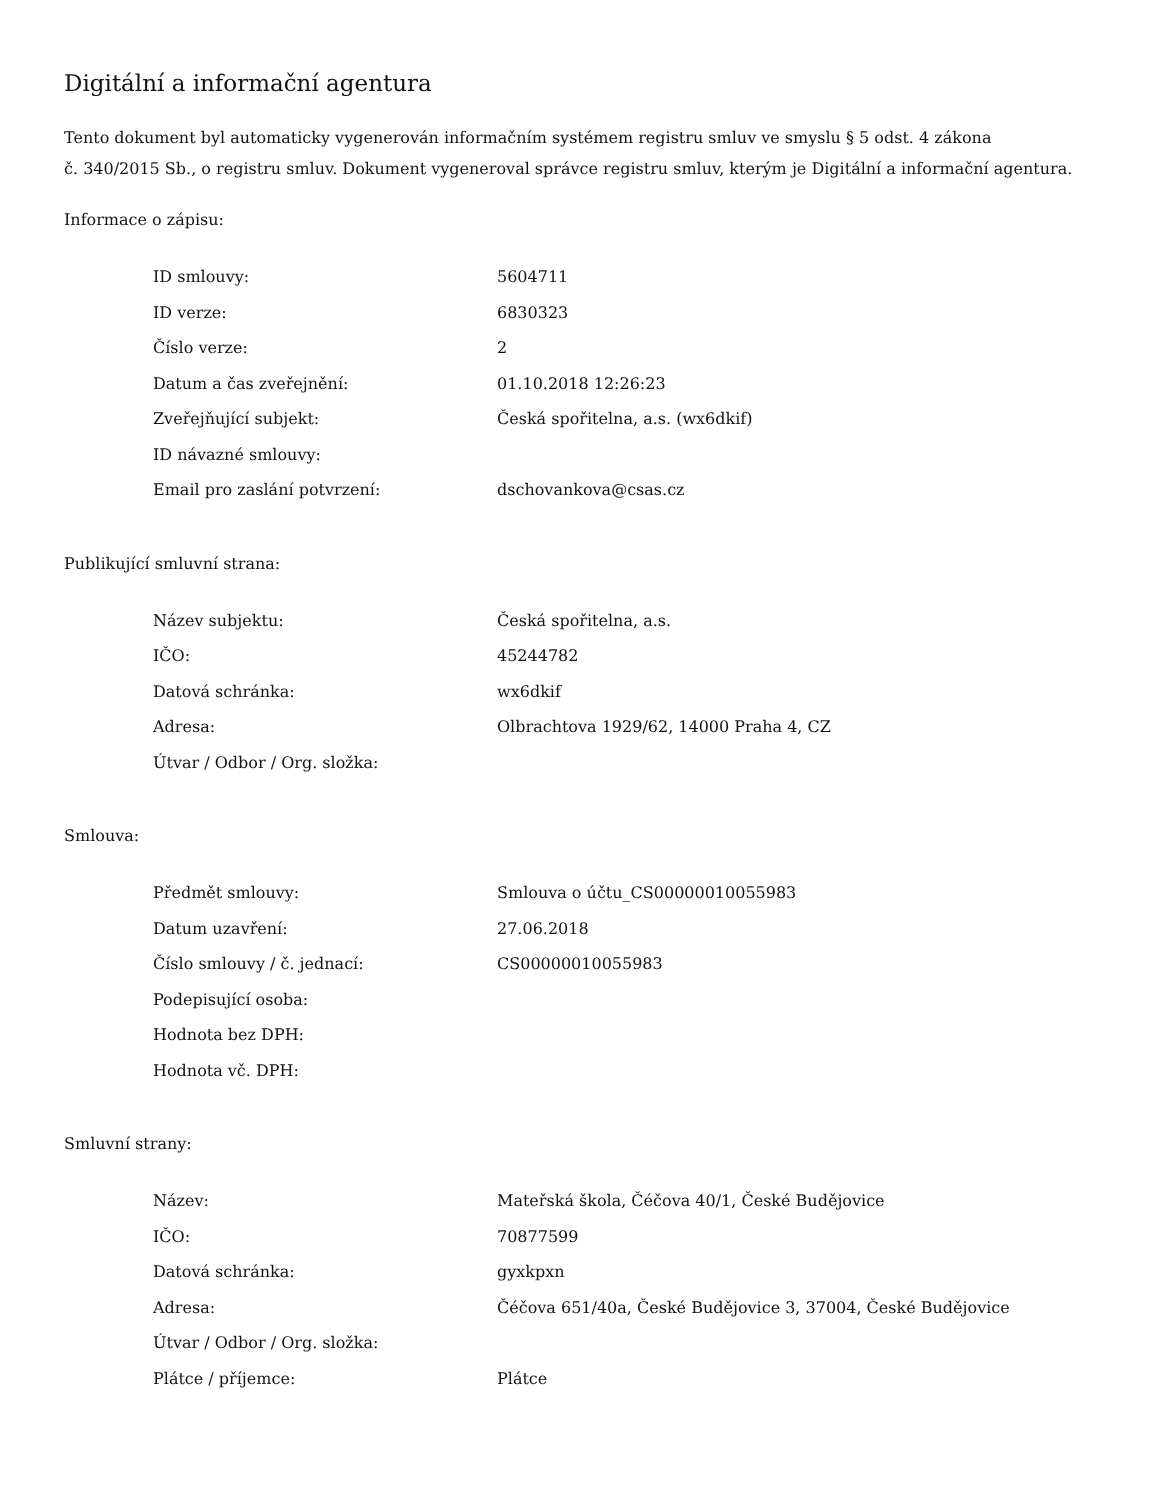Digitální a informační agentura
Tento dokument byl automaticky vygenerován informačním systémem registru smluv ve smyslu § 5 odst. 4 zákona
č. 340/2015 Sb., o registru smluv. Dokument vygeneroval správce registru smluv, kterým je Digitální a informační agentura.
Informace o zápisu:
| ID smlouvy: | 5604711 |
| ID verze: | 6830323 |
| Číslo verze: | 2 |
| Datum a čas zveřejnění: | 01.10.2018 12:26:23 |
| Zveřejňující subjekt: | Česká spořitelna, a.s. (wx6dkif) |
| ID návazné smlouvy: | |
| Email pro zaslání potvrzení: | dschovankova@csas.cz |
Publikující smluvní strana:
| Název subjektu: | Česká spořitelna, a.s. |
| IČO: | 45244782 |
| Datová schránka: | wx6dkif |
| Adresa: | Olbrachtova 1929/62, 14000 Praha 4, CZ |
| Útvar / Odbor / Org. složka: | |
Smlouva:
| Předmět smlouvy: | Smlouva o účtu_CS00000010055983 |
| Datum uzavření: | 27.06.2018 |
| Číslo smlouvy / č. jednací: | CS00000010055983 |
| Podepisující osoba: | |
| Hodnota bez DPH: | |
| Hodnota vč. DPH: | |
Smluvní strany:
| Název: | Mateřská škola, Čéčova 40/1, České Budějovice |
| IČO: | 70877599 |
| Datová schránka: | gyxkpxn |
| Adresa: | Čéčova 651/40a, České Budějovice 3, 37004, České Budějovice |
| Útvar / Odbor / Org. složka: | |
| Plátce / příjemce: | Plátce |